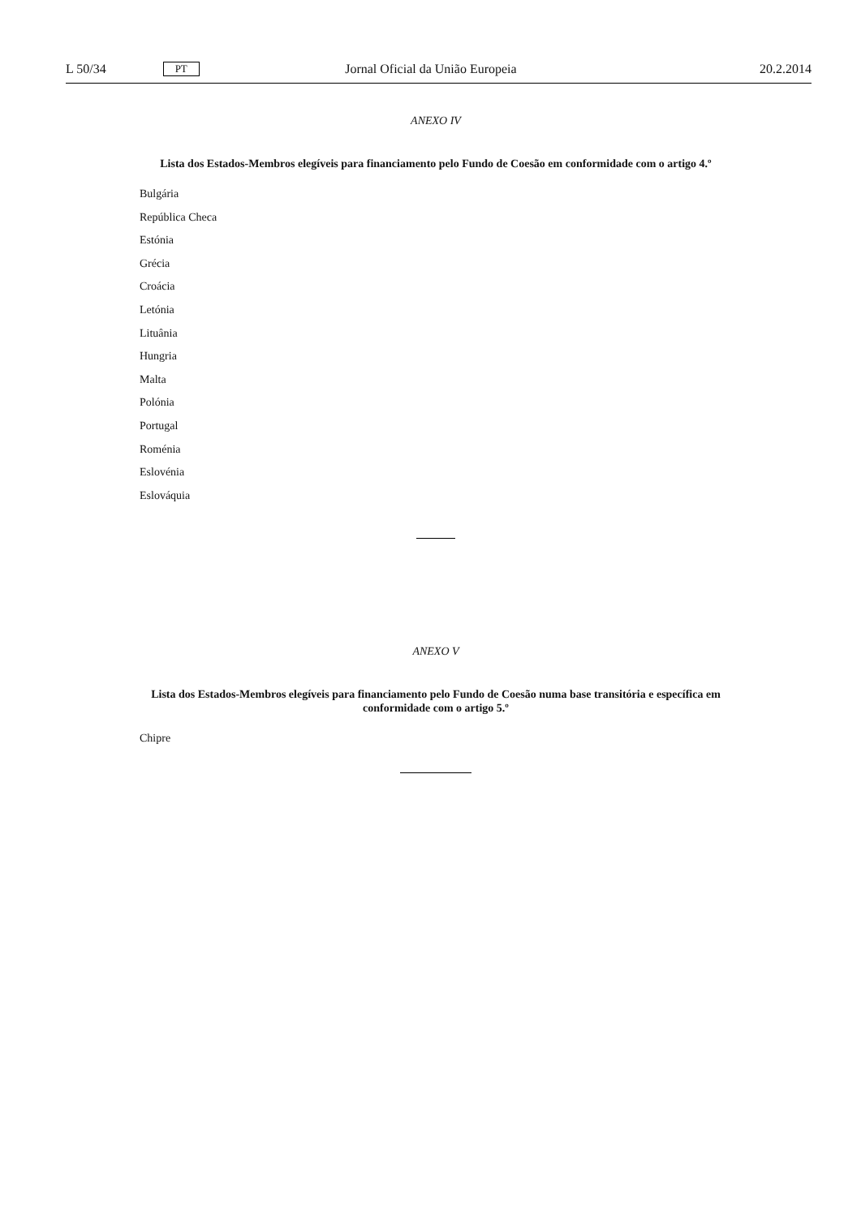L 50/34 PT
Jornal Oficial da União Europeia 20.2.2014
ANEXO IV
Lista dos Estados-Membros elegíveis para financiamento pelo Fundo de Coesão em conformidade com o artigo 4.º
Bulgária
República Checa
Estónia
Grécia
Croácia
Letónia
Lituânia
Hungria
Malta
Polónia
Portugal
Roménia
Eslovénia
Eslováquia
ANEXO V
Lista dos Estados-Membros elegíveis para financiamento pelo Fundo de Coesão numa base transitória e específica em conformidade com o artigo 5.º
Chipre